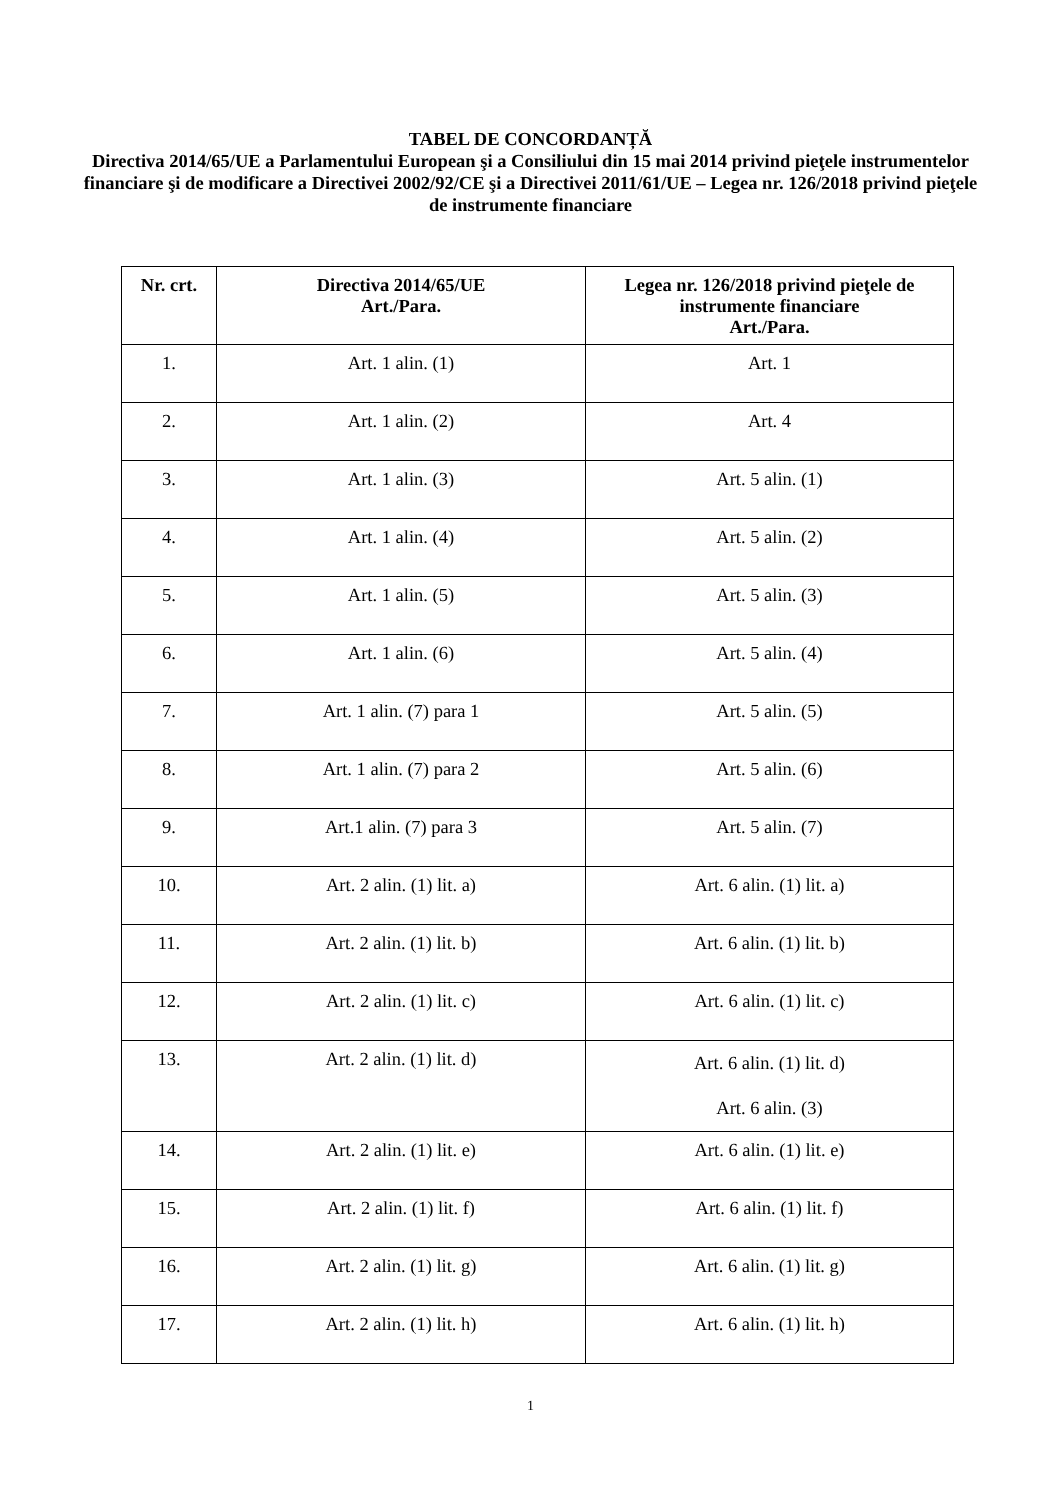TABEL DE CONCORDANȚĂ
Directiva 2014/65/UE a Parlamentului European şi a Consiliului din 15 mai 2014 privind pieţele instrumentelor financiare şi de modificare a Directivei 2002/92/CE şi a Directivei 2011/61/UE – Legea nr. 126/2018 privind pieţele de instrumente financiare
| Nr. crt. | Directiva 2014/65/UE Art./Para. | Legea nr. 126/2018 privind pieţele de instrumente financiare Art./Para. |
| --- | --- | --- |
| 1. | Art. 1 alin. (1) | Art. 1 |
| 2. | Art. 1 alin. (2) | Art. 4 |
| 3. | Art. 1 alin. (3) | Art. 5 alin. (1) |
| 4. | Art. 1 alin. (4) | Art. 5 alin. (2) |
| 5. | Art. 1 alin. (5) | Art. 5 alin. (3) |
| 6. | Art. 1 alin. (6) | Art. 5 alin. (4) |
| 7. | Art. 1 alin. (7) para 1 | Art. 5 alin. (5) |
| 8. | Art. 1 alin. (7) para 2 | Art. 5 alin. (6) |
| 9. | Art.1 alin. (7) para 3 | Art. 5 alin. (7) |
| 10. | Art. 2 alin. (1) lit. a) | Art. 6 alin. (1) lit. a) |
| 11. | Art. 2 alin. (1) lit. b) | Art. 6 alin. (1) lit. b) |
| 12. | Art. 2 alin. (1) lit. c) | Art. 6 alin. (1) lit. c) |
| 13. | Art. 2 alin. (1) lit. d) | Art. 6 alin. (1) lit. d) Art. 6 alin. (3) |
| 14. | Art. 2 alin. (1) lit. e) | Art. 6 alin. (1) lit. e) |
| 15. | Art. 2 alin. (1) lit. f) | Art. 6 alin. (1) lit. f) |
| 16. | Art. 2 alin. (1) lit. g) | Art. 6 alin. (1) lit. g) |
| 17. | Art. 2 alin. (1) lit. h) | Art. 6 alin. (1) lit. h) |
1